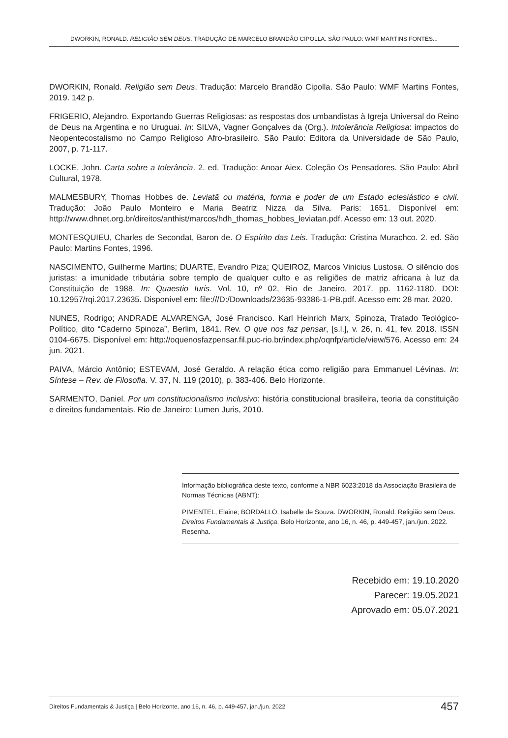DWORKIN, RONALD. RELIGIÃO SEM DEUS. TRADUÇÃO DE MARCELO BRANDÃO CIPOLLA. SÃO PAULO: WMF MARTINS FONTES...
DWORKIN, Ronald. Religião sem Deus. Tradução: Marcelo Brandão Cipolla. São Paulo: WMF Martins Fontes, 2019. 142 p.
FRIGERIO, Alejandro. Exportando Guerras Religiosas: as respostas dos umbandistas à Igreja Universal do Reino de Deus na Argentina e no Uruguai. In: SILVA, Vagner Gonçalves da (Org.). Intolerância Religiosa: impactos do Neopentecostalismo no Campo Religioso Afro-brasileiro. São Paulo: Editora da Universidade de São Paulo, 2007, p. 71-117.
LOCKE, John. Carta sobre a tolerância. 2. ed. Tradução: Anoar Aiex. Coleção Os Pensadores. São Paulo: Abril Cultural, 1978.
MALMESBURY, Thomas Hobbes de. Leviatã ou matéria, forma e poder de um Estado eclesiástico e civil. Tradução: João Paulo Monteiro e Maria Beatriz Nizza da Silva. Paris: 1651. Disponível em: http://www.dhnet.org.br/direitos/anthist/marcos/hdh_thomas_hobbes_leviatan.pdf. Acesso em: 13 out. 2020.
MONTESQUIEU, Charles de Secondat, Baron de. O Espírito das Leis. Tradução: Cristina Murachco. 2. ed. São Paulo: Martins Fontes, 1996.
NASCIMENTO, Guilherme Martins; DUARTE, Evandro Piza; QUEIROZ, Marcos Vinicius Lustosa. O silêncio dos juristas: a imunidade tributária sobre templo de qualquer culto e as religiões de matriz africana à luz da Constituição de 1988. In: Quaestio Iuris. Vol. 10, nº 02, Rio de Janeiro, 2017. pp. 1162-1180. DOI: 10.12957/rqi.2017.23635. Disponível em: file:///D:/Downloads/23635-93386-1-PB.pdf. Acesso em: 28 mar. 2020.
NUNES, Rodrigo; ANDRADE ALVARENGA, José Francisco. Karl Heinrich Marx, Spinoza, Tratado Teológico-Político, dito “Caderno Spinoza”, Berlim, 1841. Rev. O que nos faz pensar, [s.l.], v. 26, n. 41, fev. 2018. ISSN 0104-6675. Disponível em: http://oquenosfazpensar.fil.puc-rio.br/index.php/oqnfp/article/view/576. Acesso em: 24 jun. 2021.
PAIVA, Márcio Antônio; ESTEVAM, José Geraldo. A relação ética como religião para Emmanuel Lévinas. In: Síntese – Rev. de Filosofia. V. 37, N. 119 (2010), p. 383-406. Belo Horizonte.
SARMENTO, Daniel. Por um constitucionalismo inclusivo: história constitucional brasileira, teoria da constituição e direitos fundamentais. Rio de Janeiro: Lumen Juris, 2010.
Informação bibliográfica deste texto, conforme a NBR 6023:2018 da Associação Brasileira de Normas Técnicas (ABNT):
PIMENTEL, Elaine; BORDALLO, Isabelle de Souza. DWORKIN, Ronald. Religião sem Deus. Direitos Fundamentais & Justiça, Belo Horizonte, ano 16, n. 46, p. 449-457, jan./jun. 2022. Resenha.
Recebido em: 19.10.2020
Parecer: 19.05.2021
Aprovado em: 05.07.2021
Direitos Fundamentais & Justiça | Belo Horizonte, ano 16, n. 46, p. 449-457, jan./jun. 2022 457